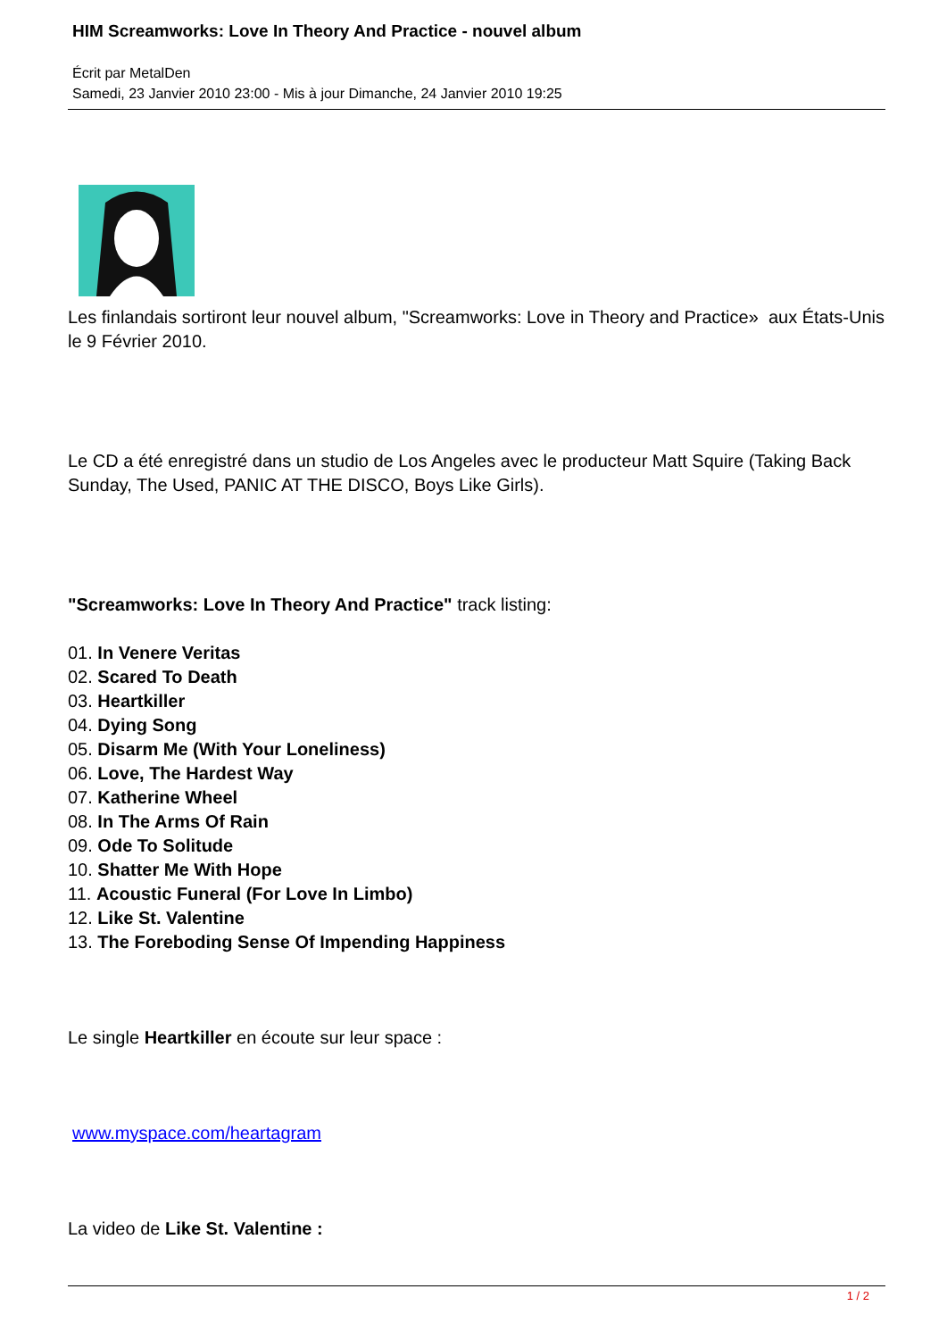HIM Screamworks: Love In Theory And Practice - nouvel album
Écrit par MetalDen
Samedi, 23 Janvier 2010 23:00 - Mis à jour Dimanche, 24 Janvier 2010 19:25
Les finlandais sortiront leur nouvel album, "Screamworks: Love in Theory and Practice» aux États-Unis le 9 Février 2010.
Le CD a été enregistré dans un studio de Los Angeles avec le producteur Matt Squire (Taking Back Sunday, The Used, PANIC AT THE DISCO, Boys Like Girls).
"Screamworks: Love In Theory And Practice" track listing:
01. In Venere Veritas
02. Scared To Death
03. Heartkiller
04. Dying Song
05. Disarm Me (With Your Loneliness)
06. Love, The Hardest Way
07. Katherine Wheel
08. In The Arms Of Rain
09. Ode To Solitude
10. Shatter Me With Hope
11. Acoustic Funeral (For Love In Limbo)
12. Like St. Valentine
13. The Foreboding Sense Of Impending Happiness
Le single Heartkiller en écoute sur leur space :
www.myspace.com/heartagram
La video de Like St. Valentine :
1 / 2